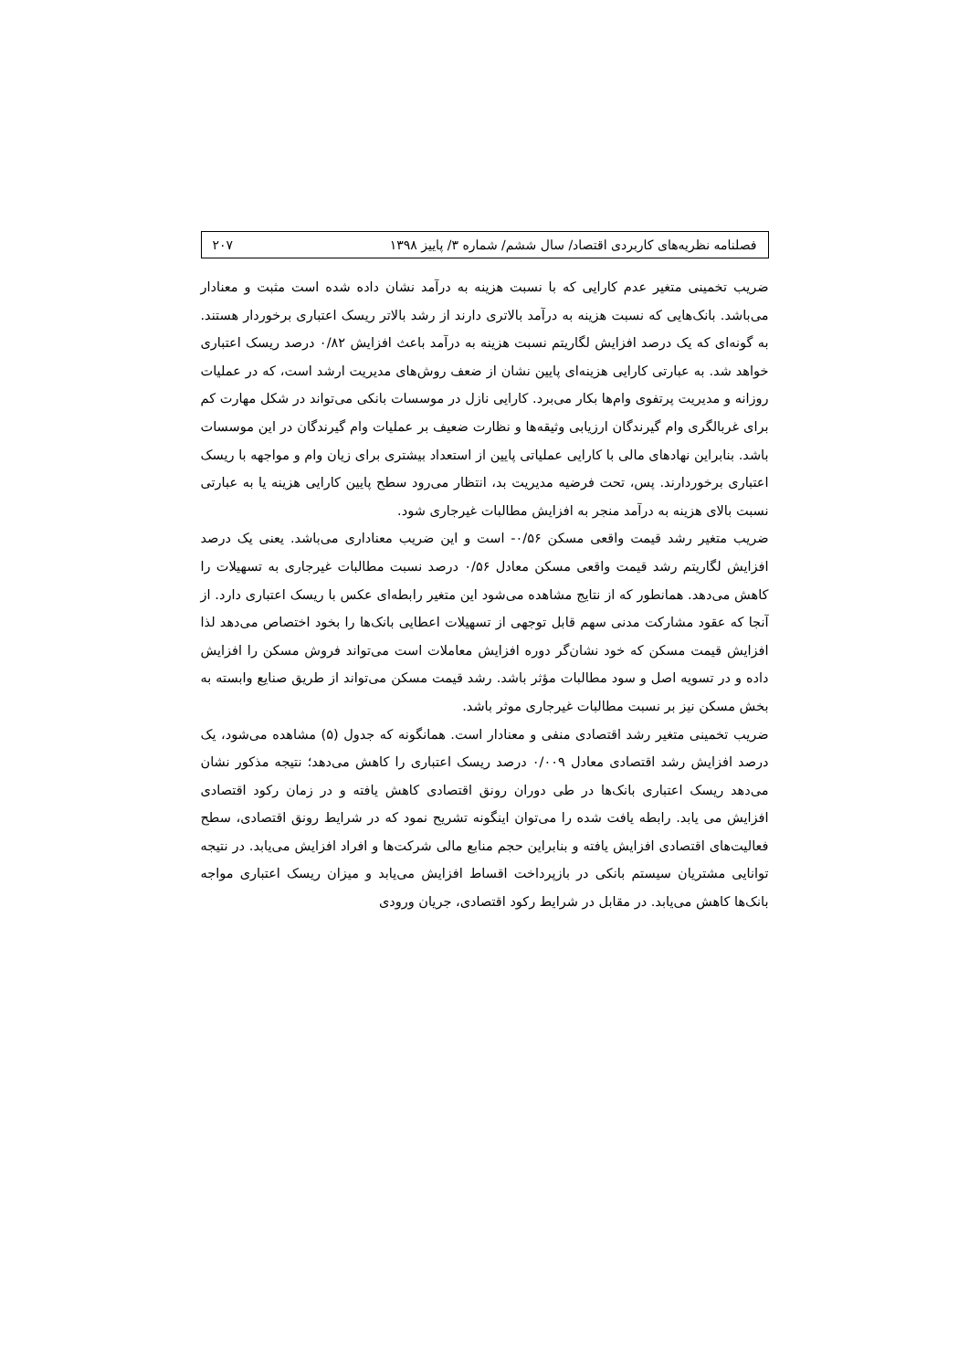فصلنامه نظریه‌های کاربردی اقتصاد/ سال ششم/ شماره ۳/ پاییز ۱۳۹۸ ۲۰۷
ضریب تخمینی متغیر عدم کارایی که با نسبت هزینه به درآمد نشان داده شده است مثبت و معنادار می‌باشد. بانک‌هایی که نسبت هزینه به درآمد بالاتری دارند از رشد بالاتر ریسک اعتباری برخوردار هستند. به گونه‌ای که یک درصد افزایش لگاریتم نسبت هزینه به درآمد باعث افزایش ۰/۸۲ درصد ریسک اعتباری خواهد شد. به عبارتی کارایی هزینه‌ای پایین نشان از ضعف روش‌های مدیریت ارشد است، که در عملیات روزانه و مدیریت پرتفوی وام‌ها بکار می‌برد. کارایی نازل در موسسات بانکی می‌تواند در شکل مهارت کم برای غربالگری وام گیرندگان ارزیابی وثیقه‌ها و نظارت ضعیف بر عملیات وام گیرندگان در این موسسات باشد. بنابراین نهادهای مالی با کارایی عملیاتی پایین از استعداد بیشتری برای زیان وام و مواجهه با ریسک اعتباری برخوردارند. پس، تحت فرضیه مدیریت بد، انتظار می‌رود سطح پایین کارایی هزینه یا به عبارتی نسبت بالای هزینه به درآمد منجر به افزایش مطالبات غیرجاری شود.
ضریب متغیر رشد قیمت واقعی مسکن ۰/۵۶- است و این ضریب معناداری می‌باشد. یعنی یک درصد افزایش لگاریتم رشد قیمت واقعی مسکن معادل ۰/۵۶ درصد نسبت مطالبات غیرجاری به تسهیلات را کاهش می‌دهد. همانطور که از نتایج مشاهده می‌شود این متغیر رابطه‌ای عکس با ریسک اعتباری دارد. از آنجا که عقود مشارکت مدنی سهم قابل توجهی از تسهیلات اعطایی بانک‌ها را بخود اختصاص می‌دهد لذا افزایش قیمت مسکن که خود نشان‌گر دوره افزایش معاملات است می‌تواند فروش مسکن را افزایش داده و در تسویه اصل و سود مطالبات مؤثر باشد. رشد قیمت مسکن می‌تواند از طریق صنایع وابسته به بخش مسکن نیز بر نسبت مطالبات غیرجاری موثر باشد.
ضریب تخمینی متغیر رشد اقتصادی منفی و معنادار است. همانگونه که جدول (۵) مشاهده می‌شود، یک درصد افزایش رشد اقتصادی معادل ۰/۰۰۹ درصد ریسک اعتباری را کاهش می‌دهد؛ نتیجه مذکور نشان می‌دهد ریسک اعتباری بانک‌ها در طی دوران رونق اقتصادی کاهش یافته و در زمان رکود اقتصادی افزایش می یابد. رابطه یافت شده را می‌توان اینگونه تشریح نمود که در شرایط رونق اقتصادی، سطح فعالیت‌های اقتصادی افزایش یافته و بنابراین حجم منابع مالی شرکت‌ها و افراد افزایش می‌یابد. در نتیجه توانایی مشتریان سیستم بانکی در بازپرداخت اقساط افزایش می‌یابد و میزان ریسک اعتباری مواجه بانک‌ها کاهش می‌یابد. در مقابل در شرایط رکود اقتصادی، جریان ورودی